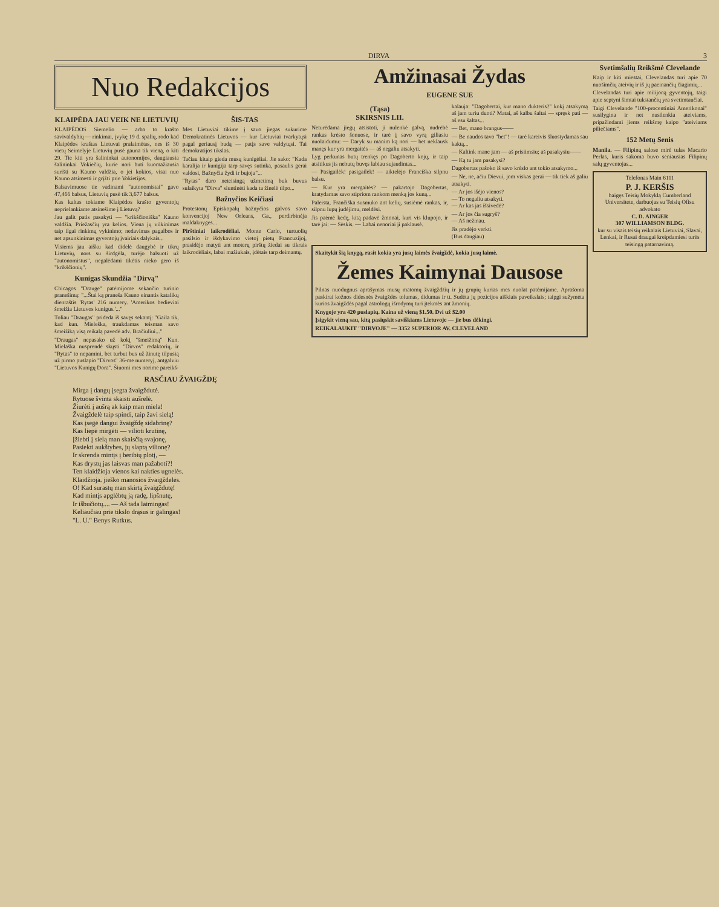DIRVA 3
Nuo Redakcijos
KLAIPĖDA JAU VEIK NE LIETUVIŲ
KLAIPĖDOS Siemelio — arba to krašto savivaldybių — rinkimai, įvykę 19 d. spalių, rodo kad Klaipėdos kraštas Lietuvai pralaimėtas, nes iš 30 vietų Seimelyje Lietuvių pusė gauna tik vieną, o kiti 29. Tie kiti yra šalininkai autonomijos, daugiausia šalininkai Vokiečių, kurie nori buti kuomažiausia surišti su Kauno valdžia, o jei kokios, visai nuo Kauno atsimesti ir grįžti prie Vokietijos.
Balsavimuose tie vadinami "autonomistai" gavo 47,466 balsus, Lietuvių pusė tik 3,677 balsus.
Kas kaltas tokiame Klaipėdos krašto gyventojų neprielankiame atsinešime į Lietuvą?
Jau galit patis pasakyti — "krikščioniška" Kauno valdžia. Priežasčių yra kelios. Viena jų vilkinimas taip ilgai rinkimų vykinimo; nedavimas pagalbos ir net apsunkinimas gyventojų įvairiais dalykais...
Visiems jau aišku kad didelė daugybė ir tikrų Lietuvių, nors su širdgėla, turėjo balsuoti už "autonomistus", negalėdami tikėtis nieko gero iš "krikščionių".
Kunigas Skundžia "Dirvą"
Chicagos "Drauge" patėmijome sekančio turinio pranešimą: "...Štai ką praneša Kauno einantis katalikų dienraštis 'Rytas' 216 numery. 'Amerikos bedieviai šmeižia Lietuvos kunigus.'..."
Toliau "Draugas" prideda iš savęs sekantį: "Gaila tik, kad kun. Mieleška, traukdamas teisman savo šmeižiką visą reikalą pavedė adv. Bračiuliui..."
"Draugas" nepasako už kokį "šmeižimą" Kun. Mielaška nusprendė skųsti "Dirvos" redaktorių, ir "Rytas" to nepamini, bet turbut bus už žinutę tilpusią už pirmo puslapio "Dirvos" 36-me numeryj, antgalviu "Lietuvos Kunigų Dora". Šiuomi mes norime pareikš-
ŠIS-TAS
Mes Lietuviai tikime į savo jiegas sukurime Demokratinės Lietuvos — kur Lietuviai tvarkytųsi pagal geriausį budą — patįs save valdytųsi. Tai demokratijos tikslas.
Tačiau kitaip gieda musų kunigėliai. Jie sako: "Kada karalija ir kunigija tarp savęs sutinka, pasaulis gerai valdosi, Bažnyčia žydi ir bujoja"...
"Rytas" daro neteisingą užmetimą buk buvus sulaikyta "Dirva" siuntinėti kada ta žinelė tilpo...
Bažnyčios Keičiasi
Protestonų Episkopalų bažnyčios galvos savo konvencijoj New Orleans, Ga., perdirbinėja maldaknyges...
Pirštiniai laikrodėliai. Monte Carlo, turtuolių pasilsio ir išdykavimo vietoj pietų Francuzijoj, prasidėjo matyti ant moterų pirštų žiedai su tikrais laikrodėliais, labai mažiukais, įdėtais tarp deimantų.
RASČIAU ŽVAIGŽDĘ
Mirga į dangų įsegta žvaigždutė.
Rytuose švinta skaisti aušrelė.
Žiurėti į aušrą ak kaip man miela!
Žvaigždelė taip spindi, taip žavi sielą!
Kas įsegė dangui žvaigždę sidabrinę?
Kas liepė mirgėti — vilioti krutinę,
Įžiebti į sielą man skaisčią svajonę,
Pasiekti aukštybes, jų slaptą vilionę?
Ir skrenda mintįs į beribių plotį, —
Kas drystų jas laisvas man pažaboti?!
Ten klaidžioja vienos kai nakties ugnelės.
Klaidžioja. jieško manosios žvaigždelės.
O! Kad surastų man skirtą žvaigždutę!
Kad mintįs apglėbtų ją radę, lipšnutę,
Ir išbučiotų.... — Aš tada laimingas!
Keliaučiau prie tikslo drąsus ir galingas!
"L. U." Benys Rutkus.
Amžinasai Žydas
EUGENE SUE
(Tąsa)
SKIRSNIS LII.
Neturėdama jiegų atsistoti, ji nulenkė galvą, nudrėbė rankas krėsto šonuose, ir tarė į savo vyrą giliasiu nuolaidumu: — Daryk su manim ką nori — bet neklausk manęs kur yra mergaitės — aš negaliu atsakyti.
Lyg perkunas butų trenkęs po Dagoberto kojų, ir taip atsitikus jis nebutų buvęs labiau sujaudintas...
— Pasigailėk! pasigailėk! — aiktelėjo Franciška silpnu balsu.
— Kur yra mergaitės? — pakartojo Dagobertas, kratydamas savo stipriom rankom menką jos kuną...
Paleista, Frančiška susmuko ant kelių, susiėmė rankas, ir, silpnu lupų judėjimu, meldėsi.
Jis paėmė kedę, kitą padavė žmonai, kuri vis klupojo, ir tarė jai: — Sėskis. — Labai nenoriai ji paklausė.
kalauja: "Dagobertai, kur mano dukteris?" kokį atsakymą aš jam turiu duoti? Matai, aš kalbu šaltai — spręsk pati — aš esu šaltas...
— Bet, mano brangus——
— Be naudos tavo "bet"! — tarė kareivis šluostydamas sau kaktą...
— Kaltink mane jam — aš prisiimsiu; aš pasakysiu——
— Ką tu jam pasakysi?
Dagobertas pašoko iš savo krėslo ant tokio atsakymo...
— Ne, ne, ačiu Dievui, jom viskas gerai — tik tiek aš galiu atsakyti.
— Ar jos išėjo vienos?
— To negaliu atsakyti.
— Ar kas jas išsivedė?
— Ar jos čia sugryš?
— Aš nežinau.
Jis pradėjo verkti.
(Bus daugiau)
Skaitykit šią knygą, rasit kokia yra jusų laimės žvaigždė, kokia jusų laimė.
Žemes Kaimynai Dausose
Pilnas nuodugnus aprašymas musų matomų žvaigždžių ir jų grupių kurias mes nuolat patėmijame. Aprašoma paskirai kožnos didesnės žvaigždės tolumas, didumas ir tt. Sudėta jų pozicijos aiškiais paveikslais; taipgi sužymėta kurios žvaigždės pagal astrologų išrodymų turi įtekmės ant žmonių.
Knygoje yra 420 puslapių. Kaina už vieną $1.50. Dvi už $2.00
Įsigykit vieną sau, kitą pasiųskit saviškiams Lietuvoje — jie bus dėkingi.
REIKALAUKIT "DIRVOJE" — 3352 SUPERIOR AV. CLEVELAND
Svetimšalių Reikšmė Clevelande
Kaip ir kiti miestai, Clevelandas turi apie 70 nuošimčių ateivių ir iš jų paeinančių čiagimių...
Clevelandas turi apie milijoną gyventojų, taigi apie septyni šimtai tukstančių yra svetimtaučiai.
Taigi Clevelande "100-procentiniai Amerikonai" susilygina ir net nusilenkia ateiviams, pripažindami jiems reikšmę kaipo "ateiviams piliečiams".
152 Metų Senis
Manila. — Filipinų salose mirė tulas Macario Perlas, kuris sakoma buvo seniausias Filipinų salų gyventojas...
Telefonas Main 6111
P. J. KERŠIS
baigęs Teisių Mokyklą Cumberland Universitete, darbuojas su Teisių Ofisu advokato
C. D. AINGER
307 WILLIAMSON BLDG.
kur su visais teisių reikalais Lietuviai, Slavai, Lenkai, ir Rusai draugai kreipdamiesi turės teisingą patarnavimą.